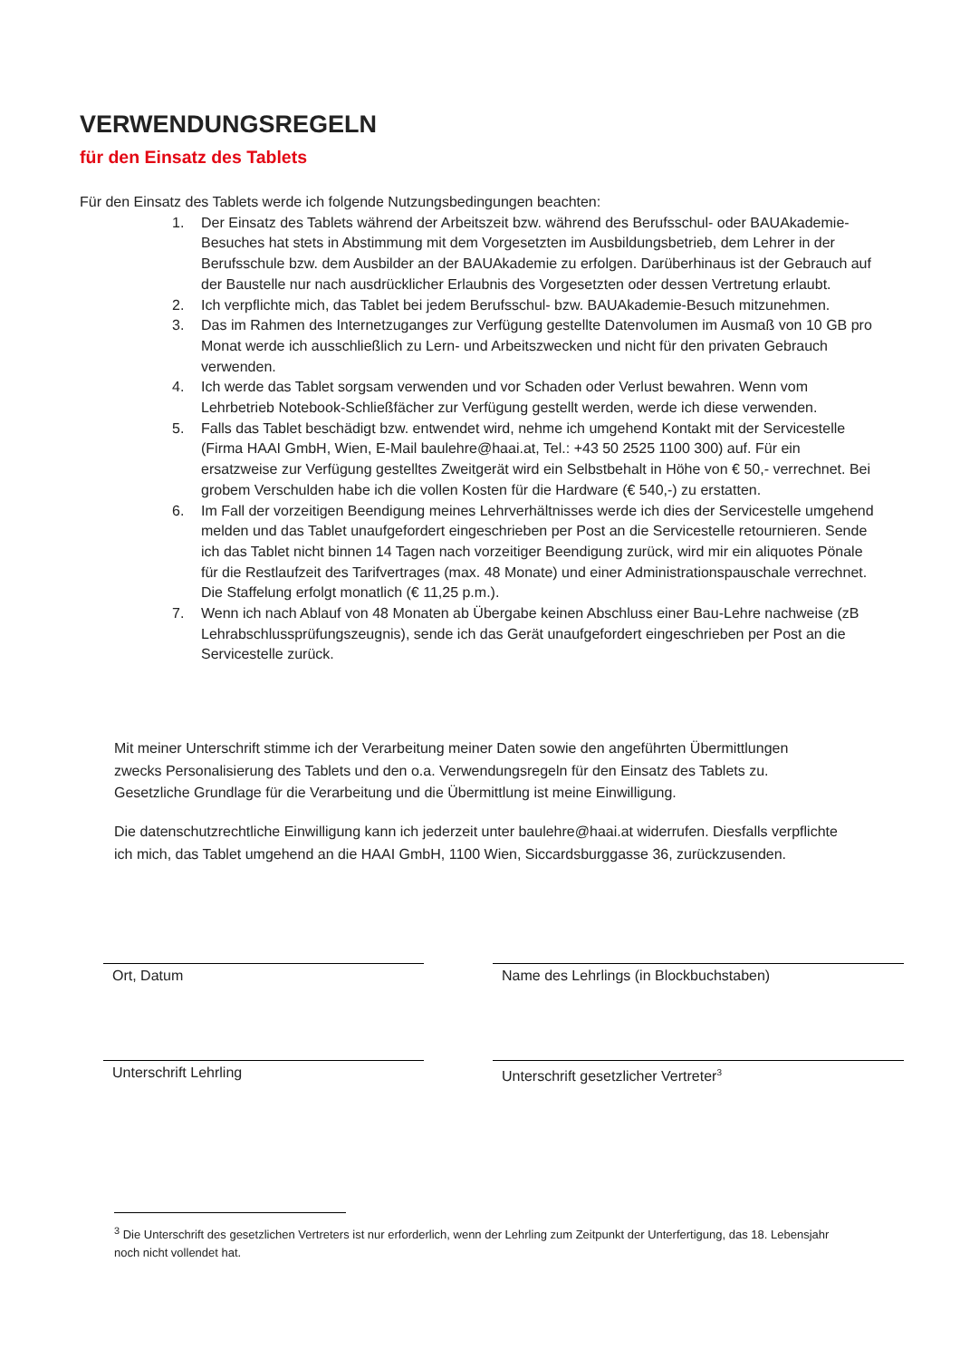VERWENDUNGSREGELN
für den Einsatz des Tablets
Für den Einsatz des Tablets werde ich folgende Nutzungsbedingungen beachten:
1. Der Einsatz des Tablets während der Arbeitszeit bzw. während des Berufsschul- oder BAUAkademie-Besuches hat stets in Abstimmung mit dem Vorgesetzten im Ausbildungsbetrieb, dem Lehrer in der Berufsschule bzw. dem Ausbilder an der BAUAkademie zu erfolgen. Darüberhinaus ist der Gebrauch auf der Baustelle nur nach ausdrücklicher Erlaubnis des Vorgesetzten oder dessen Vertretung erlaubt.
2. Ich verpflichte mich, das Tablet bei jedem Berufsschul- bzw. BAUAkademie-Besuch mitzunehmen.
3. Das im Rahmen des Internetzuganges zur Verfügung gestellte Datenvolumen im Ausmaß von 10 GB pro Monat werde ich ausschließlich zu Lern- und Arbeitszwecken und nicht für den privaten Gebrauch verwenden.
4. Ich werde das Tablet sorgsam verwenden und vor Schaden oder Verlust bewahren. Wenn vom Lehrbetrieb Notebook-Schließfächer zur Verfügung gestellt werden, werde ich diese verwenden.
5. Falls das Tablet beschädigt bzw. entwendet wird, nehme ich umgehend Kontakt mit der Servicestelle (Firma HAAI GmbH, Wien, E-Mail baulehre@haai.at, Tel.: +43 50 2525 1100 300) auf. Für ein ersatzweise zur Verfügung gestelltes Zweitgerät wird ein Selbstbehalt in Höhe von € 50,- verrechnet. Bei grobem Verschulden habe ich die vollen Kosten für die Hardware (€ 540,-) zu erstatten.
6. Im Fall der vorzeitigen Beendigung meines Lehrverhältnisses werde ich dies der Servicestelle umgehend melden und das Tablet unaufgefordert eingeschrieben per Post an die Servicestelle retournieren. Sende ich das Tablet nicht binnen 14 Tagen nach vorzeitiger Beendigung zurück, wird mir ein aliquotes Pönale für die Restlaufzeit des Tarifvertrages (max. 48 Monate) und einer Administrationspauschale verrechnet. Die Staffelung erfolgt monatlich (€ 11,25 p.m.).
7. Wenn ich nach Ablauf von 48 Monaten ab Übergabe keinen Abschluss einer Bau-Lehre nachweise (zB Lehrabschlussprüfungszeugnis), sende ich das Gerät unaufgefordert eingeschrieben per Post an die Servicestelle zurück.
Mit meiner Unterschrift stimme ich der Verarbeitung meiner Daten sowie den angeführten Übermittlungen zwecks Personalisierung des Tablets und den o.a. Verwendungsregeln für den Einsatz des Tablets zu. Gesetzliche Grundlage für die Verarbeitung und die Übermittlung ist meine Einwilligung.
Die datenschutzrechtliche Einwilligung kann ich jederzeit unter baulehre@haai.at widerrufen. Diesfalls verpflichte ich mich, das Tablet umgehend an die HAAI GmbH, 1100 Wien, Siccardsburggasse 36, zurückzusenden.
Ort, Datum Name des Lehrlings (in Blockbuchstaben)
Unterschrift Lehrling Unterschrift gesetzlicher Vertreter<sup>3</sup>
<sup>3</sup> Die Unterschrift des gesetzlichen Vertreters ist nur erforderlich, wenn der Lehrling zum Zeitpunkt der Unterfertigung, das 18. Lebensjahr noch nicht vollendet hat.